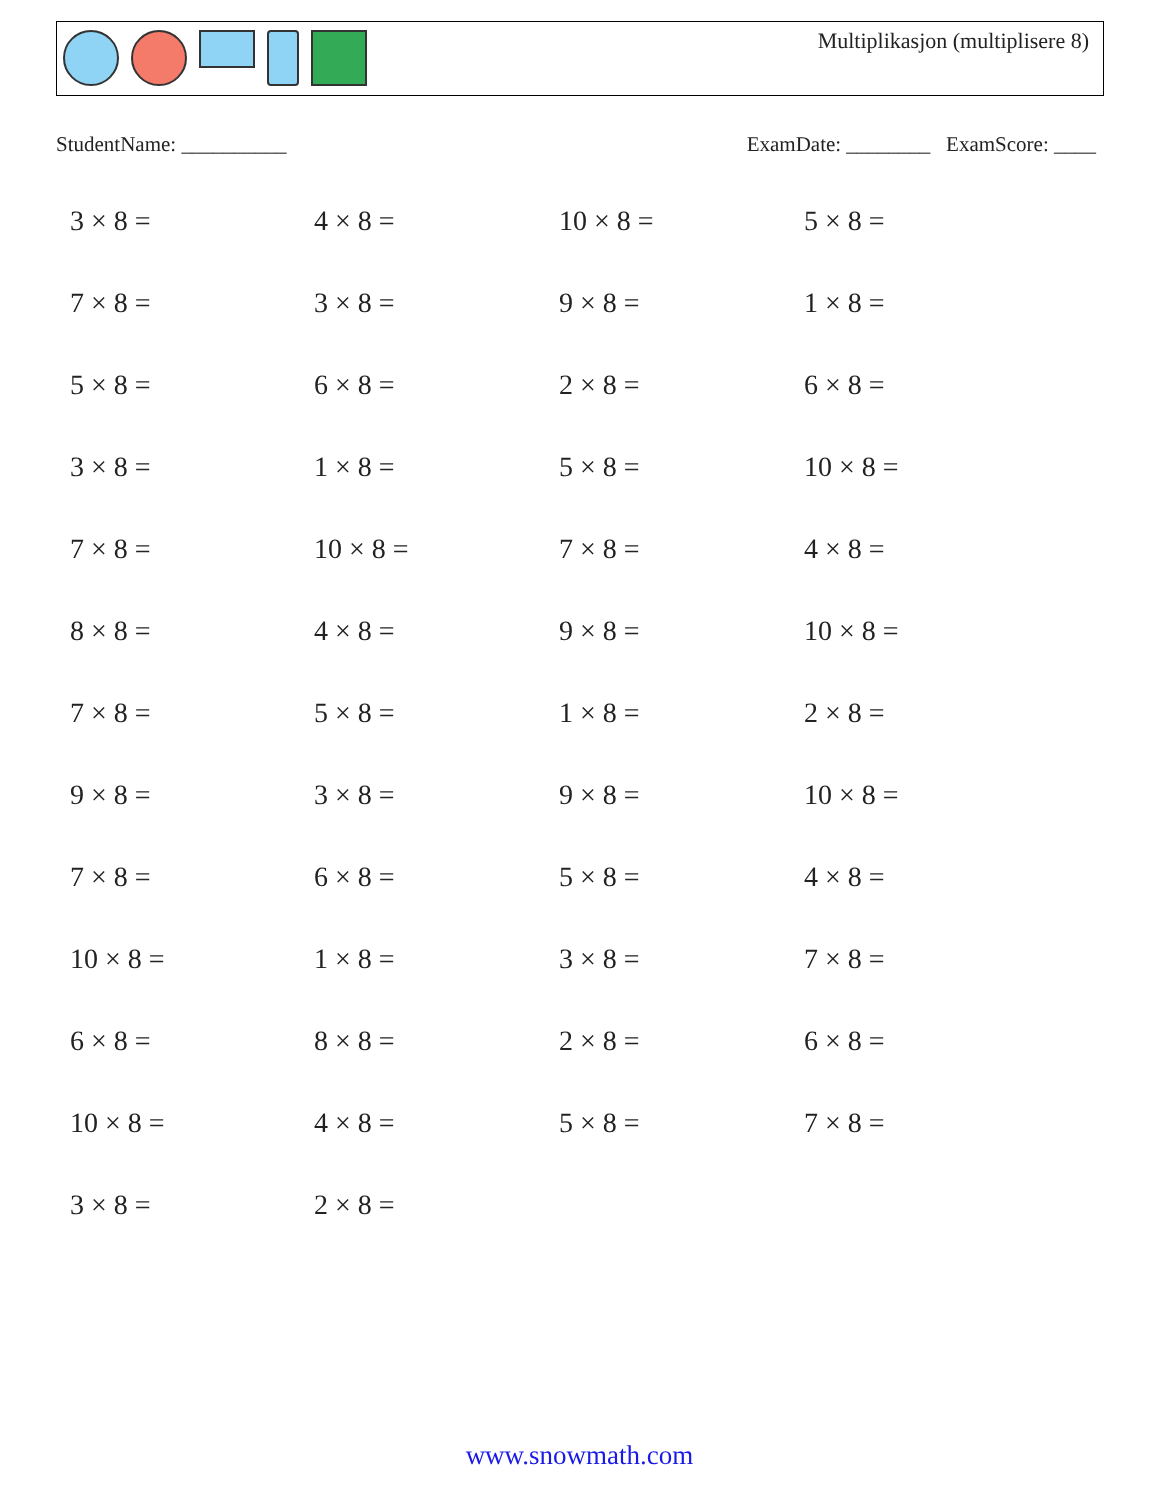Multiplikasjon (multiplisere 8)
StudentName: __________ ExamDate: ________ ExamScore: ____
3 × 8 =
4 × 8 =
10 × 8 =
5 × 8 =
7 × 8 =
3 × 8 =
9 × 8 =
1 × 8 =
5 × 8 =
6 × 8 =
2 × 8 =
6 × 8 =
3 × 8 =
1 × 8 =
5 × 8 =
10 × 8 =
7 × 8 =
10 × 8 =
7 × 8 =
4 × 8 =
8 × 8 =
4 × 8 =
9 × 8 =
10 × 8 =
7 × 8 =
5 × 8 =
1 × 8 =
2 × 8 =
9 × 8 =
3 × 8 =
9 × 8 =
10 × 8 =
7 × 8 =
6 × 8 =
5 × 8 =
4 × 8 =
10 × 8 =
1 × 8 =
3 × 8 =
7 × 8 =
6 × 8 =
8 × 8 =
2 × 8 =
6 × 8 =
10 × 8 =
4 × 8 =
5 × 8 =
7 × 8 =
3 × 8 =
2 × 8 =
www.snowmath.com